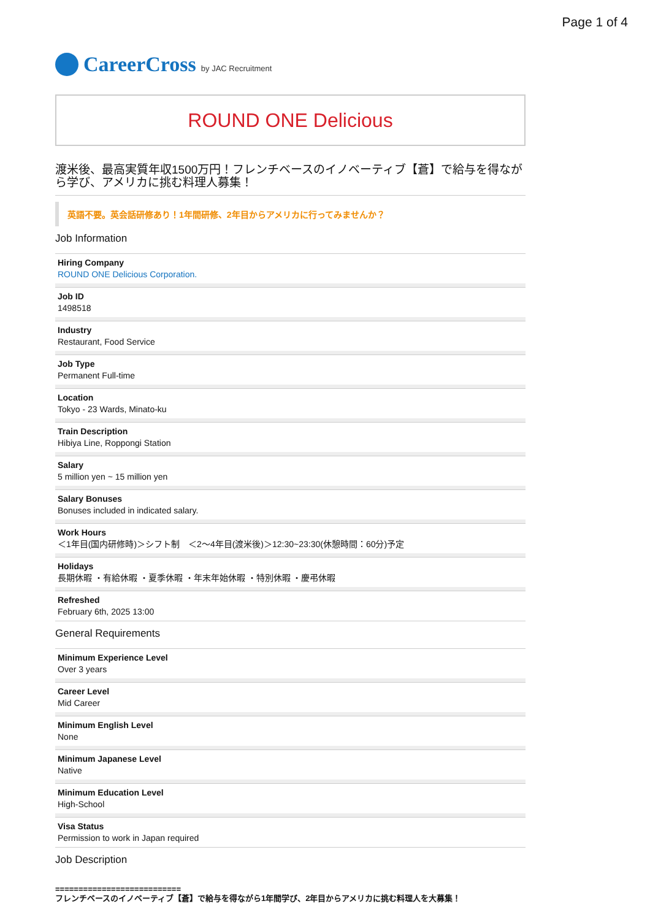Page 1 of 4
CareerCross by JAC Recruitment
ROUND ONE Delicious
渡米後、最高実質年収1500万円！フレンチベースのイノベーティブ【蒼】で給与を得ながら学び、アメリカに挑む料理人募集！
英語不要。英会話研修あり！1年間研修、2年目からアメリカに行ってみませんか？
Job Information
Hiring Company
ROUND ONE Delicious Corporation.
Job ID
1498518
Industry
Restaurant, Food Service
Job Type
Permanent Full-time
Location
Tokyo - 23 Wards, Minato-ku
Train Description
Hibiya Line, Roppongi Station
Salary
5 million yen ~ 15 million yen
Salary Bonuses
Bonuses included in indicated salary.
Work Hours
＜1年目(国内研修時)＞シフト制　＜2〜4年目(渡米後)＞12:30~23:30(休憩時間：60分)予定
Holidays
長期休暇 ・有給休暇 ・夏季休暇 ・年末年始休暇 ・特別休暇 ・慶弔休暇
Refreshed
February 6th, 2025 13:00
General Requirements
Minimum Experience Level
Over 3 years
Career Level
Mid Career
Minimum English Level
None
Minimum Japanese Level
Native
Minimum Education Level
High-School
Visa Status
Permission to work in Japan required
Job Description
===========================
フレンチベースのイノベーティブ【蒼】で給与を得ながら1年間学び、2年目からアメリカに挑む料理人を大募集！